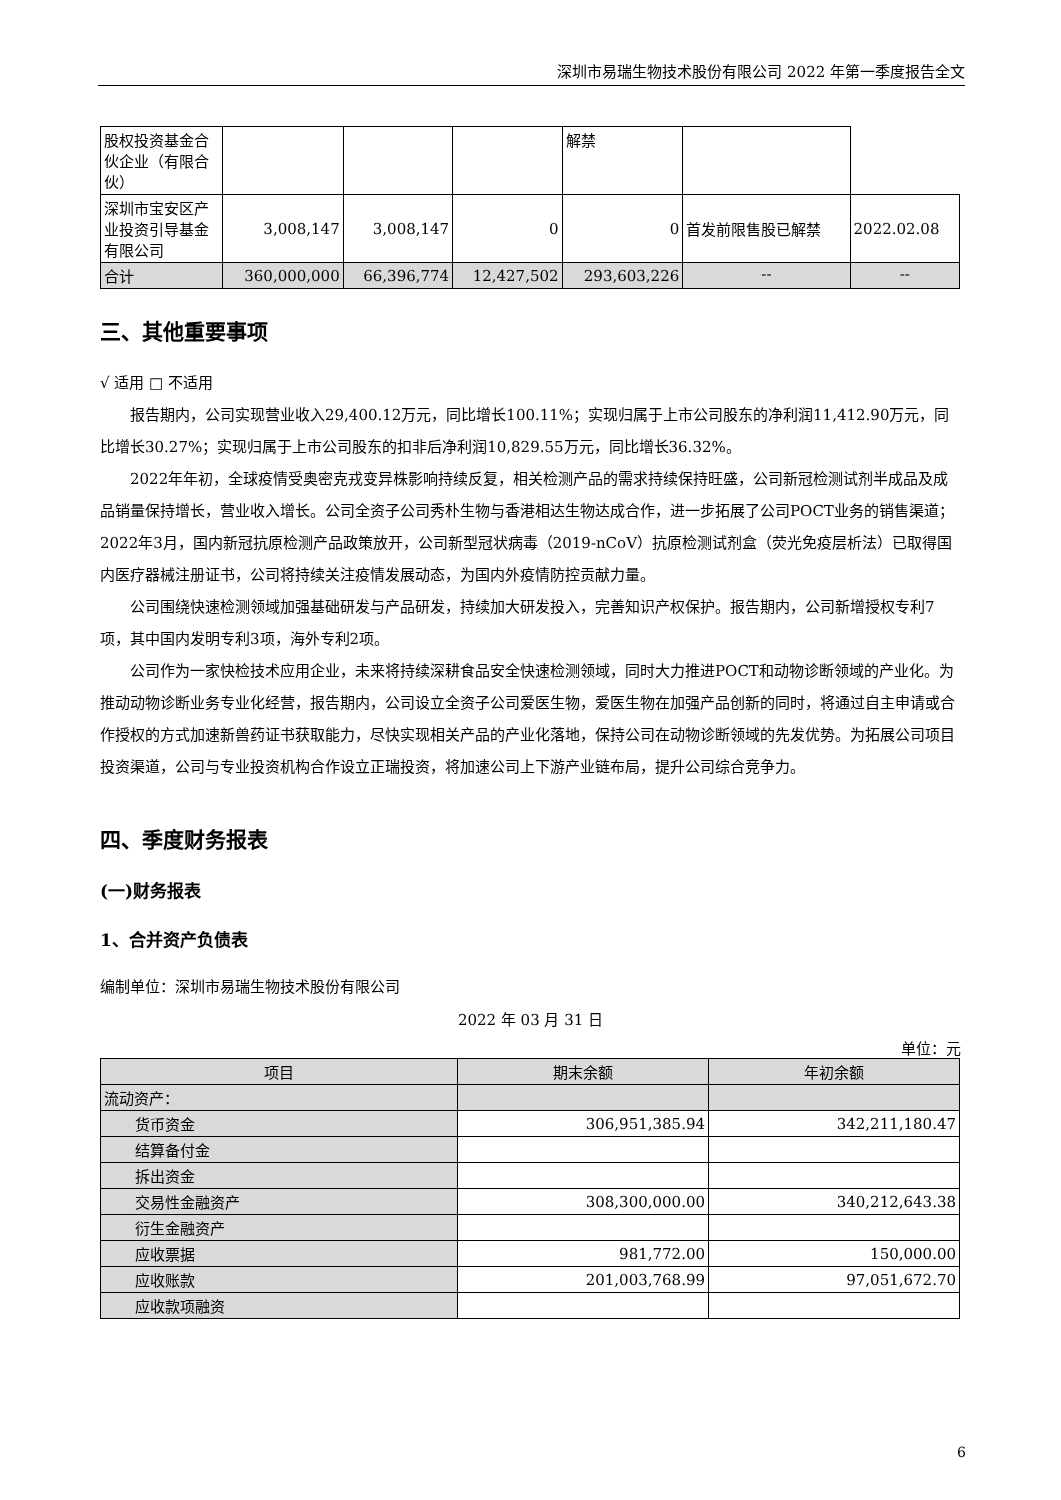深圳市易瑞生物技术股份有限公司 2022 年第一季度报告全文
| 股权投资基金合伙企业（有限合伙） | | | | 解禁 | | |
| 深圳市宝安区产业投资引导基金有限公司 | 3,008,147 | 3,008,147 | 0 | 0 | 首发前限售股已解禁 | 2022.02.08 |
| 合计 | 360,000,000 | 66,396,774 | 12,427,502 | 293,603,226 | -- | -- |
三、其他重要事项
√ 适用 □ 不适用
报告期内，公司实现营业收入29,400.12万元，同比增长100.11%；实现归属于上市公司股东的净利润11,412.90万元，同比增长30.27%；实现归属于上市公司股东的扣非后净利润10,829.55万元，同比增长36.32%。
2022年年初，全球疫情受奥密克戎变异株影响持续反复，相关检测产品的需求持续保持旺盛，公司新冠检测试剂半成品及成品销量保持增长，营业收入增长。公司全资子公司秀朴生物与香港相达生物达成合作，进一步拓展了公司POCT业务的销售渠道；2022年3月，国内新冠抗原检测产品政策放开，公司新型冠状病毒（2019-nCoV）抗原检测试剂盒（荧光免疫层析法）已取得国内医疗器械注册证书，公司将持续关注疫情发展动态，为国内外疫情防控贡献力量。
公司围绕快速检测领域加强基础研发与产品研发，持续加大研发投入，完善知识产权保护。报告期内，公司新增授权专利7项，其中国内发明专利3项，海外专利2项。
公司作为一家快检技术应用企业，未来将持续深耕食品安全快速检测领域，同时大力推进POCT和动物诊断领域的产业化。为推动动物诊断业务专业化经营，报告期内，公司设立全资子公司爱医生物，爱医生物在加强产品创新的同时，将通过自主申请或合作授权的方式加速新兽药证书获取能力，尽快实现相关产品的产业化落地，保持公司在动物诊断领域的先发优势。为拓展公司项目投资渠道，公司与专业投资机构合作设立正瑞投资，将加速公司上下游产业链布局，提升公司综合竞争力。
四、季度财务报表
(一)财务报表
1、合并资产负债表
编制单位：深圳市易瑞生物技术股份有限公司
2022 年 03 月 31 日
单位：元
| 项目 | 期末余额 | 年初余额 |
| --- | --- | --- |
| 流动资产： | | |
| 货币资金 | 306,951,385.94 | 342,211,180.47 |
| 结算备付金 | | |
| 拆出资金 | | |
| 交易性金融资产 | 308,300,000.00 | 340,212,643.38 |
| 衍生金融资产 | | |
| 应收票据 | 981,772.00 | 150,000.00 |
| 应收账款 | 201,003,768.99 | 97,051,672.70 |
| 应收款项融资 | | |
6